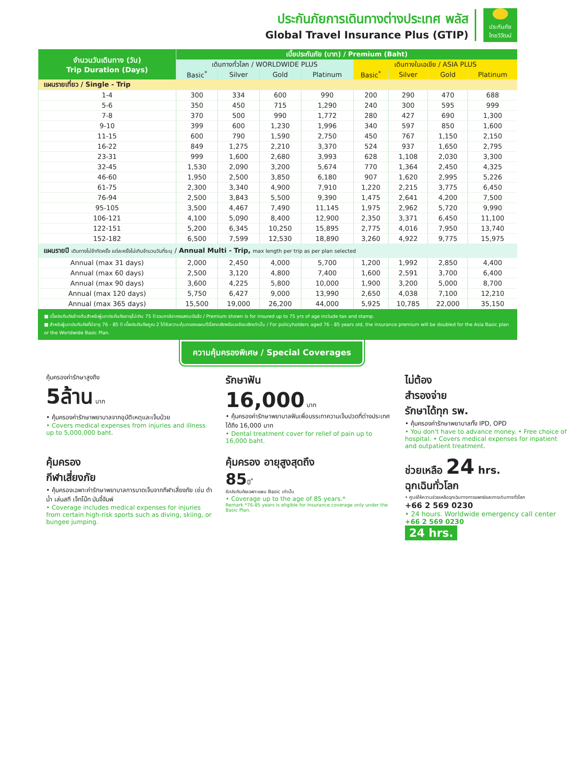ประกันภัยการเดินทางต่างประเทศ พลัส
Global Travel Insurance Plus (GTIP)
ประกันภัย
ไทยวิวัฒน์
| จำนวนวันเดินทาง (วัน) Trip Duration (Days) | เบี้ยประกันภัย (บาท) / Premium (Baht) | | | | | | | |
| --- | --- | --- | --- | --- | --- | --- | --- | --- |
| | เดินทางทั่วโลก / WORLDWIDE PLUS | | | | เดินทางในเอเชีย / ASIA PLUS | | | |
| | Basic<sup>*</sup> | Silver | Gold | Platinum | Basic<sup>*</sup> | Silver | Gold | Platinum |
| แผนรายเที่ยว / Single - Trip | | | | | | | | |
| 1-4 | 300 | 334 | 600 | 990 | 200 | 290 | 470 | 688 |
| 5-6 | 350 | 450 | 715 | 1,290 | 240 | 300 | 595 | 999 |
| 7-8 | 370 | 500 | 990 | 1,772 | 280 | 427 | 690 | 1,300 |
| 9-10 | 399 | 600 | 1,230 | 1,996 | 340 | 597 | 850 | 1,600 |
| 11-15 | 600 | 790 | 1,590 | 2,750 | 450 | 767 | 1,150 | 2,150 |
| 16-22 | 849 | 1,275 | 2,210 | 3,370 | 524 | 937 | 1,650 | 2,795 |
| 23-31 | 999 | 1,600 | 2,680 | 3,993 | 628 | 1,108 | 2,030 | 3,300 |
| 32-45 | 1,530 | 2,090 | 3,200 | 5,674 | 770 | 1,364 | 2,450 | 4,325 |
| 46-60 | 1,950 | 2,500 | 3,850 | 6,180 | 907 | 1,620 | 2,995 | 5,226 |
| 61-75 | 2,300 | 3,340 | 4,900 | 7,910 | 1,220 | 2,215 | 3,775 | 6,450 |
| 76-94 | 2,500 | 3,843 | 5,500 | 9,390 | 1,475 | 2,641 | 4,200 | 7,500 |
| 95-105 | 3,500 | 4,467 | 7,490 | 11,145 | 1,975 | 2,962 | 5,720 | 9,990 |
| 106-121 | 4,100 | 5,090 | 8,400 | 12,900 | 2,350 | 3,371 | 6,450 | 11,100 |
| 122-151 | 5,200 | 6,345 | 10,250 | 15,895 | 2,775 | 4,016 | 7,950 | 13,740 |
| 152-182 | 6,500 | 7,599 | 12,530 | 18,890 | 3,260 | 4,922 | 9,775 | 15,975 |
| แผนรายปี เดินทางไม่จำกัดครั้ง แต่ละครั้งไม่เกินจำนวนวันที่ระบุ / Annual Multi - Trip, max length per trip as per plan selected | | | | | | | | |
| Annual (max 31 days) | 2,000 | 2,450 | 4,000 | 5,700 | 1,200 | 1,992 | 2,850 | 4,400 |
| Annual (max 60 days) | 2,500 | 3,120 | 4,800 | 7,400 | 1,600 | 2,591 | 3,700 | 6,400 |
| Annual (max 90 days) | 3,600 | 4,225 | 5,800 | 10,000 | 1,900 | 3,200 | 5,000 | 8,700 |
| Annual (max 120 days) | 5,750 | 6,427 | 9,000 | 13,990 | 2,650 | 4,038 | 7,100 | 12,210 |
| Annual (max 365 days) | 15,500 | 19,000 | 26,200 | 44,000 | 5,925 | 10,785 | 22,000 | 35,150 |
■ เบี้ยประกันภัยข้างต้นสำหรับผู้เอาประกันภัยอายุไม่เกิน 75 ปี รวมภาษีอากรแสตมป์แล้ว / Premium shown is for insured up to 75 yrs of age include tax and stamp.
■ สำหรับผู้เอาประกันภัยที่มีอายุ 76 - 85 ปี เบี้ยประกันภัยคูณ 2 ได้รับความคุ้มครองแผนทั่วโลกเบสิกหรือเอเชียเบสิกเท่านั้น / For policyholders aged 76 - 85 years old, the insurance premium will be doubled for the Asia Basic plan or the Worldwide Basic Plan.
ความคุ้มครองพิเศษ / Special Coverages
คุ้มครองค่ารักษาสูงถึง
5ล้าน บาท
• คุ้มครองค่ารักษาพยาบาลจากอุบัติเหตุและเจ็บป่วย
• Covers medical expenses from injuries and illness up to 5,000,000 baht.
รักษาฟัน
16,000 บาท
• คุ้มครองค่ารักษาพยาบาลฟันเพื่อบรรเทาความเจ็บปวดที่ต่างประเทศ ได้ถึง 16,000 บาท
• Dental treatment cover for relief of pain up to 16,000 baht.
ไม่ต้อง
สำรองจ่าย
รักษาได้ทุก รพ.
• คุ้มครองค่ารักษาพยาบาลทั้ง IPD, OPD
• You don't have to advance money. • Free choice of hospital. • Covers medical expenses for inpatient and outpatient treatment.
คุ้มครอง
กีฬาเสี่ยงภัย
• คุ้มครองเฉพาะค่ารักษาพยาบาลการบาดเจ็บจากกีฬาเสี่ยงภัย เช่น ดำน้ำ เล่นสกี เจ็ทโบ๊ท บันจี้จัมพ์
• Coverage includes medical expenses for injuries from certain high-risk sports such as diving, skiing, or bungee jumping.
คุ้มครอง อายุสูงสุดถึง
85ปี<sup>*</sup>
รับประกันภัยเฉพาะแผน Basic เท่านั้น
• Coverage up to the age of 85 years.*
Remark *76-85 years is eligible for insurance coverage only under the Basic Plan.
ช่วยเหลือ 24 hrs.
ฉุกเฉินทั่วโลก
• ศูนย์ให้ความช่วยเหลือฉุกเฉินทางการแพทย์และการเดินทางทั่วโลก
+66 2 569 0230
• 24 hours. Worldwide emergency call center
+66 2 569 0230
24 hrs.